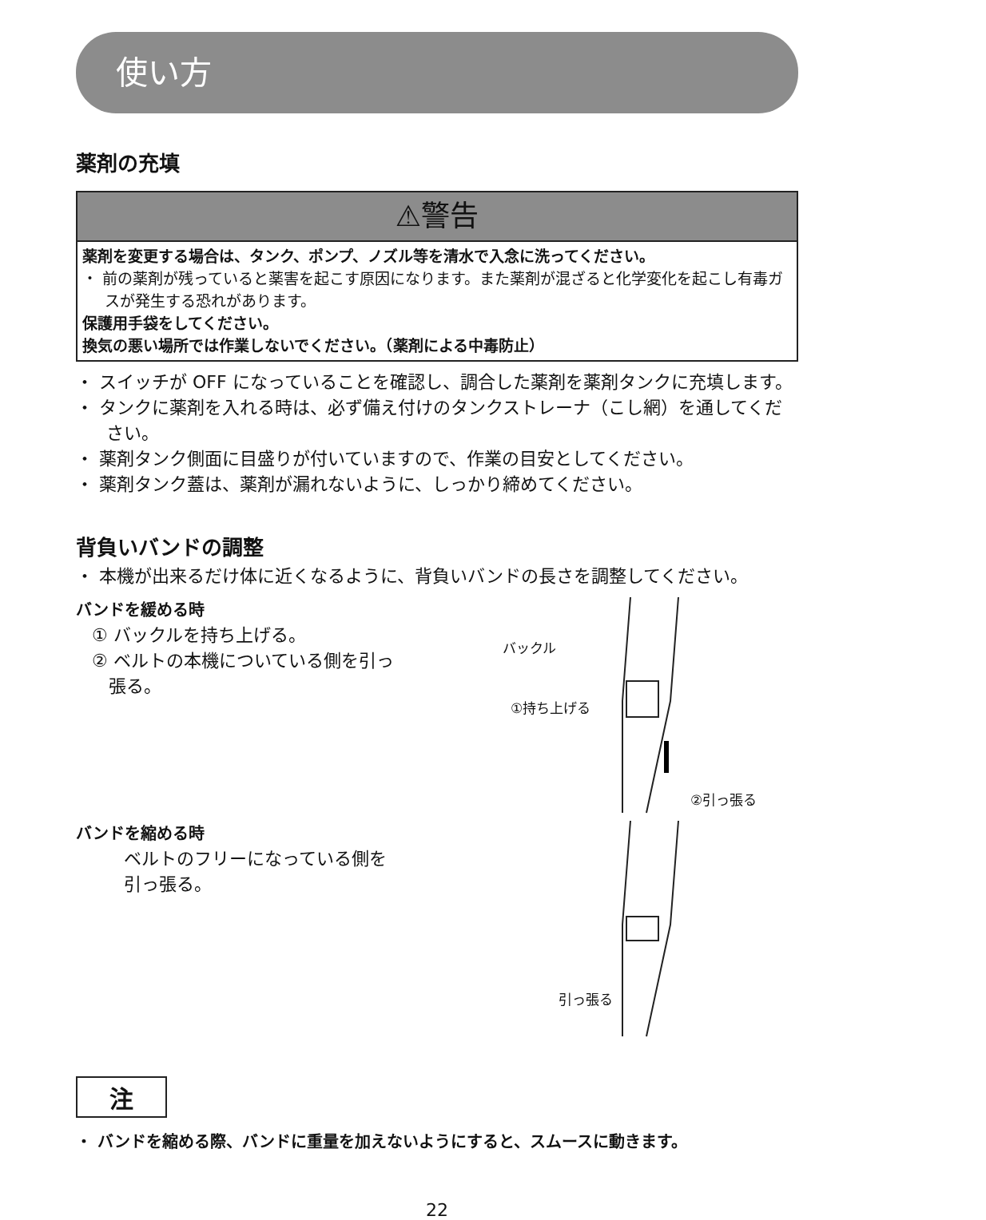使い方
薬剤の充填
⚠警告
薬剤を変更する場合は、タンク、ポンプ、ノズル等を清水で入念に洗ってください。
・ 前の薬剤が残っていると薬害を起こす原因になります。また薬剤が混ざると化学変化を起こし有毒ガスが発生する恐れがあります。
保護用手袋をしてください。
換気の悪い場所では作業しないでください。（薬剤による中毒防止）
・ スイッチが OFF になっていることを確認し、調合した薬剤を薬剤タンクに充填します。
・ タンクに薬剤を入れる時は、必ず備え付けのタンクストレーナ（こし網）を通してください。
・ 薬剤タンク側面に目盛りが付いていますので、作業の目安としてください。
・ 薬剤タンク蓋は、薬剤が漏れないように、しっかり締めてください。
背負いバンドの調整
・ 本機が出来るだけ体に近くなるように、背負いバンドの長さを調整してください。
バンドを緩める時
① バックルを持ち上げる。
② ベルトの本機についている側を引っ
張る。
バックル
①持ち上げる
②引っ張る
バンドを縮める時
ベルトのフリーになっている側を
引っ張る。
引っ張る
注
・ バンドを縮める際、バンドに重量を加えないようにすると、スムースに動きます。
22